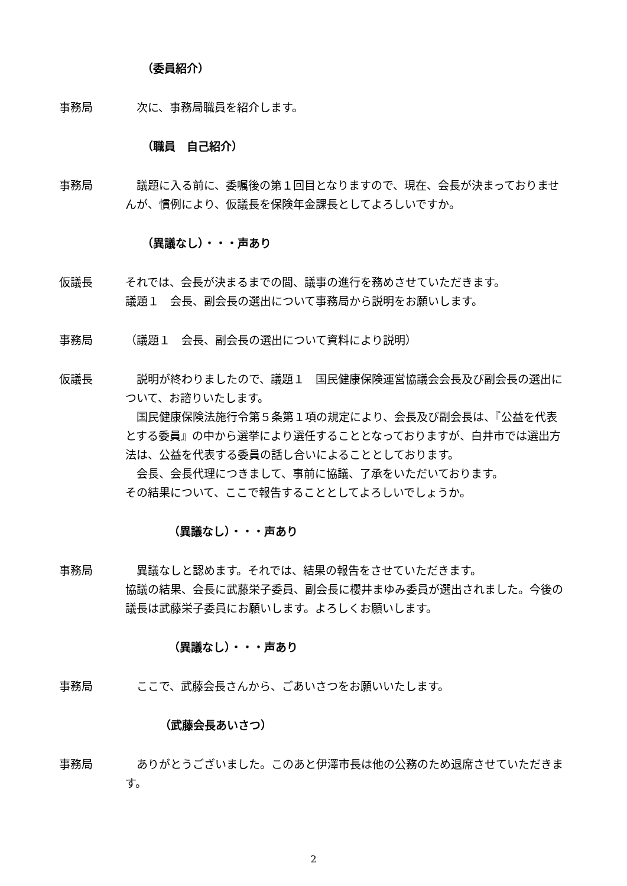（委員紹介）
事務局 　次に、事務局職員を紹介します。
（職員　自己紹介）
事務局 　議題に入る前に、委嘱後の第１回目となりますので、現在、会長が決まっておりませんが、慣例により、仮議長を保険年金課長としてよろしいですか。
（異議なし）・・・声あり
仮議長 それでは、会長が決まるまでの間、議事の進行を務めさせていただきます。
議題１　会長、副会長の選出について事務局から説明をお願いします。
事務局 （議題１　会長、副会長の選出について資料により説明）
仮議長 　説明が終わりましたので、議題１　国民健康保険運営協議会会長及び副会長の選出について、お諮りいたします。
　国民健康保険法施行令第５条第１項の規定により、会長及び副会長は、『公益を代表とする委員』の中から選挙により選任することとなっておりますが、白井市では選出方法は、公益を代表する委員の話し合いによることとしております。
　会長、会長代理につきまして、事前に協議、了承をいただいております。
その結果について、ここで報告することとしてよろしいでしょうか。
（異議なし）・・・声あり
事務局 　異議なしと認めます。それでは、結果の報告をさせていただきます。
協議の結果、会長に武藤栄子委員、副会長に櫻井まゆみ委員が選出されました。今後の議長は武藤栄子委員にお願いします。よろしくお願いします。
（異議なし）・・・声あり
事務局 　ここで、武藤会長さんから、ごあいさつをお願いいたします。
（武藤会長あいさつ）
事務局 　ありがとうございました。このあと伊澤市長は他の公務のため退席させていただきます。
2